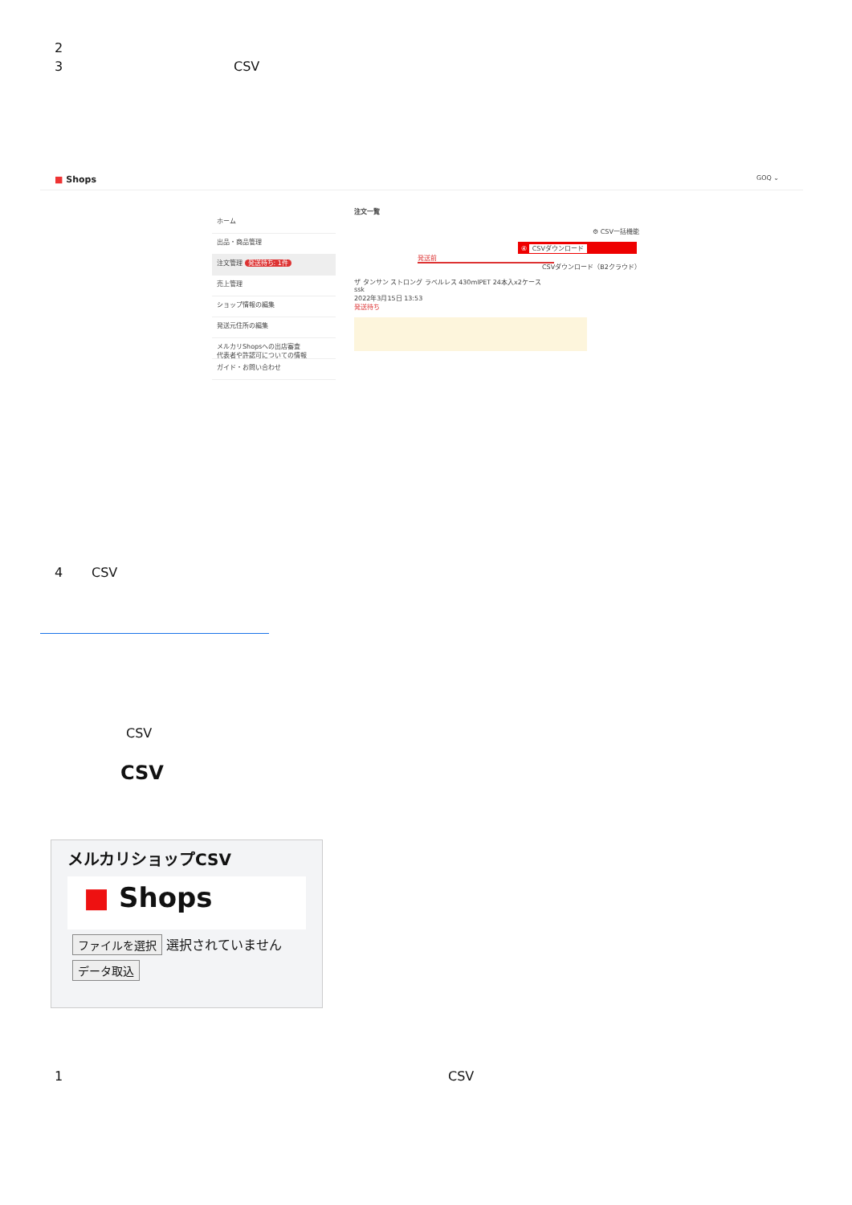2
3 CSV
■ Shops GOQ ⌄
ホーム
出品・商品管理
注文管理 発送待ち: 1件
売上管理
ショップ情報の編集
発送元住所の編集
メルカリShopsへの出店審査
代表者や許認可についての情報
ガイド・お問い合わせ
注文一覧
⚙ CSV一括機能
④ CSVダウンロード
CSVダウンロード（B2クラウド）
発送前
ザ タンサン ストロング ラベルレス 430mlPET 24本入x2ケース
ssk
2022年3月15日 13:53
発送待ち
4 CSV
CSV
CSV
メルカリショップCSV
■ Shops
ファイルを選択 選択されていません
データ取込
1 CSV